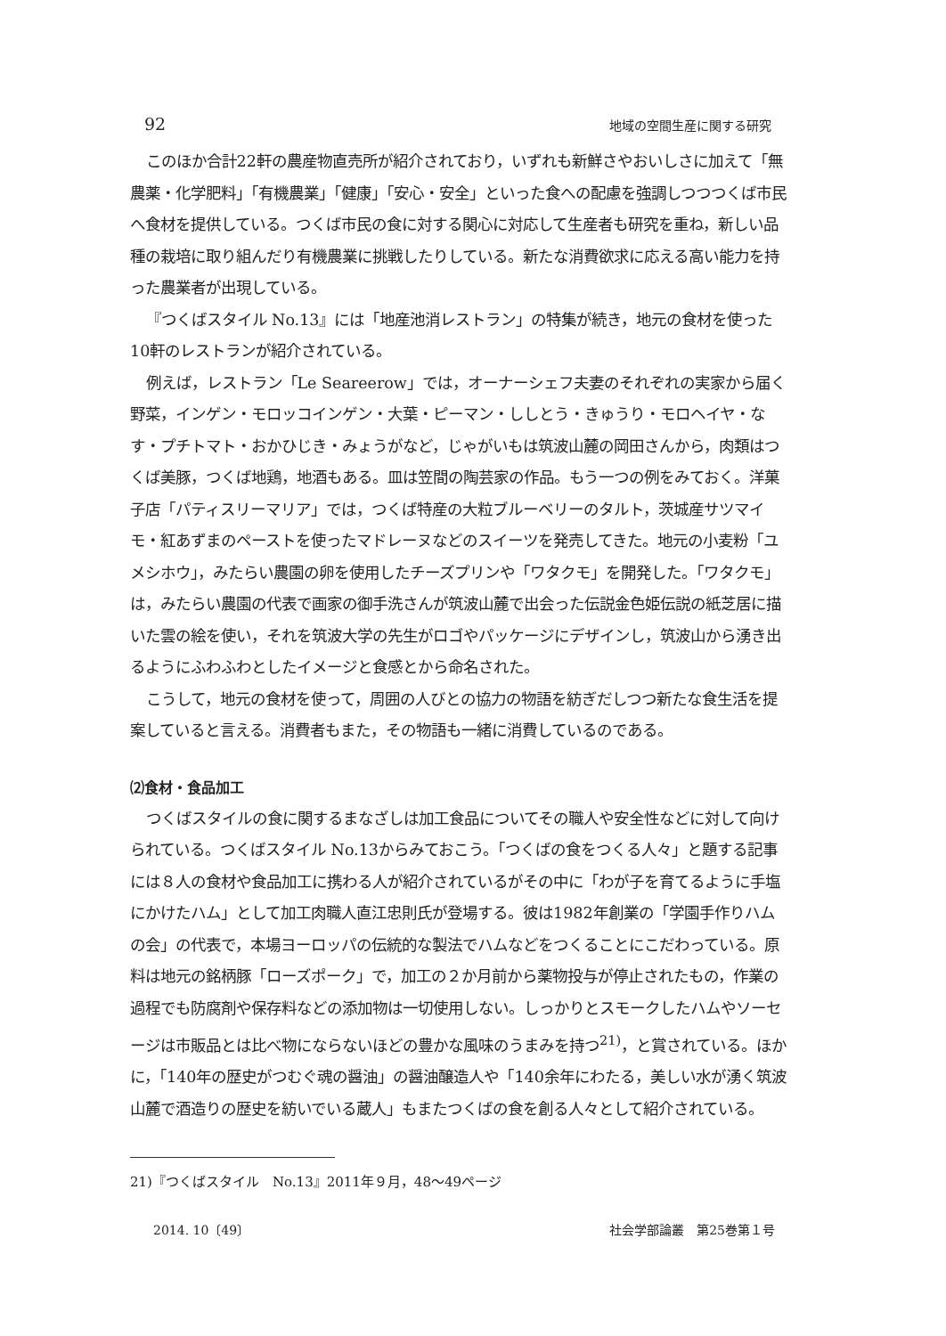92 地域の空間生産に関する研究
このほか合計22軒の農産物直売所が紹介されており，いずれも新鮮さやおいしさに加えて「無農薬・化学肥料」「有機農業」「健康」「安心・安全」といった食への配慮を強調しつつつくば市民へ食材を提供している。つくば市民の食に対する関心に対応して生産者も研究を重ね，新しい品種の栽培に取り組んだり有機農業に挑戦したりしている。新たな消費欲求に応える高い能力を持った農業者が出現している。
『つくばスタイル No.13』には「地産池消レストラン」の特集が続き，地元の食材を使った10軒のレストランが紹介されている。
例えば，レストラン「Le Seareerow」では，オーナーシェフ夫妻のそれぞれの実家から届く野菜，インゲン・モロッコインゲン・大葉・ピーマン・ししとう・きゅうり・モロヘイヤ・なす・プチトマト・おかひじき・みょうがなど，じゃがいもは筑波山麓の岡田さんから，肉類はつくば美豚，つくば地鶏，地酒もある。皿は笠間の陶芸家の作品。もう一つの例をみておく。洋菓子店「パティスリーマリア」では，つくば特産の大粒ブルーベリーのタルト，茨城産サツマイモ・紅あずまのペーストを使ったマドレーヌなどのスイーツを発売してきた。地元の小麦粉「ユメシホウ」，みたらい農園の卵を使用したチーズプリンや「ワタクモ」を開発した。「ワタクモ」は，みたらい農園の代表で画家の御手洗さんが筑波山麓で出会った伝説金色姫伝説の紙芝居に描いた雲の絵を使い，それを筑波大学の先生がロゴやパッケージにデザインし，筑波山から湧き出るようにふわふわとしたイメージと食感とから命名された。
こうして，地元の食材を使って，周囲の人びとの協力の物語を紡ぎだしつつ新たな食生活を提案していると言える。消費者もまた，その物語も一緒に消費しているのである。
⑵食材・食品加工
つくばスタイルの食に関するまなざしは加工食品についてその職人や安全性などに対して向けられている。つくばスタイル No.13からみておこう。「つくばの食をつくる人々」と題する記事には８人の食材や食品加工に携わる人が紹介されているがその中に「わが子を育てるように手塩にかけたハム」として加工肉職人直江忠則氏が登場する。彼は1982年創業の「学園手作りハムの会」の代表で，本場ヨーロッパの伝統的な製法でハムなどをつくることにこだわっている。原料は地元の銘柄豚「ローズポーク」で，加工の２か月前から薬物投与が停止されたもの，作業の過程でも防腐剤や保存料などの添加物は一切使用しない。しっかりとスモークしたハムやソーセージは市販品とは比べ物にならないほどの豊かな風味のうまみを持つ<sup>21)</sup>，と賞されている。ほかに，「140年の歴史がつむぐ魂の醤油」の醤油醸造人や「140余年にわたる，美しい水が湧く筑波山麓で酒造りの歴史を紡いでいる蔵人」もまたつくばの食を創る人々として紹介されている。
21)『つくばスタイル　No.13』2011年９月，48～49ページ
2014. 10〔49〕 社会学部論叢　第25巻第１号